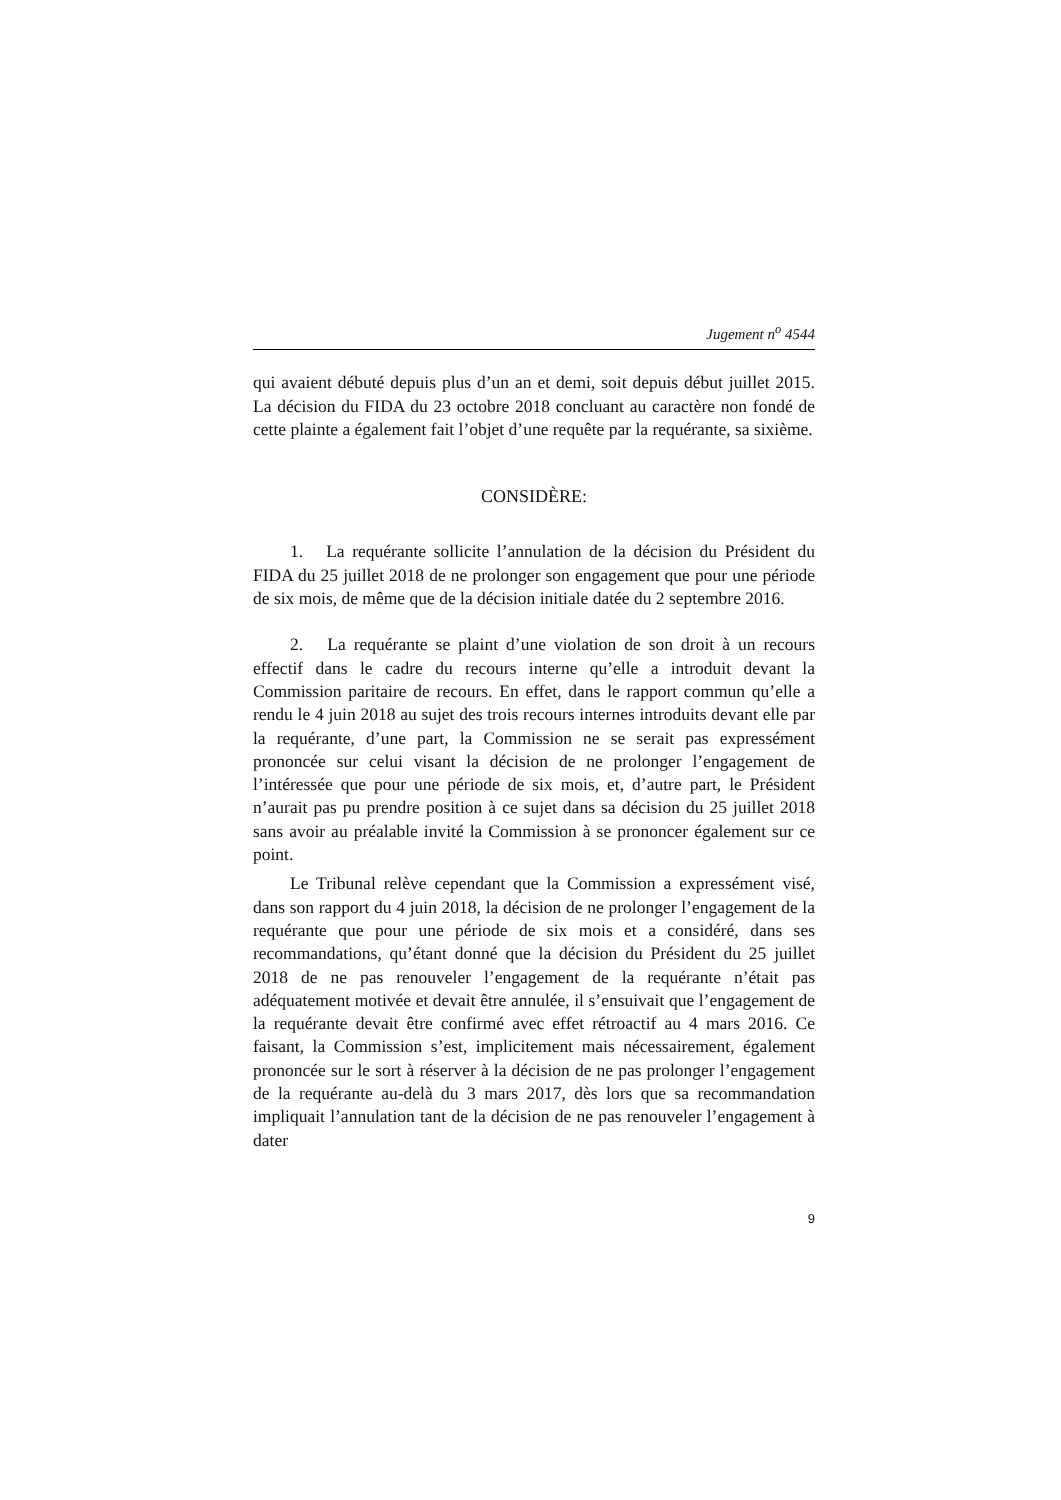Jugement n<sup>o</sup> 4544
qui avaient débuté depuis plus d’un an et demi, soit depuis début juillet 2015. La décision du FIDA du 23 octobre 2018 concluant au caractère non fondé de cette plainte a également fait l’objet d’une requête par la requérante, sa sixième.
CONSIDÈRE:
1. La requérante sollicite l’annulation de la décision du Président du FIDA du 25 juillet 2018 de ne prolonger son engagement que pour une période de six mois, de même que de la décision initiale datée du 2 septembre 2016.
2. La requérante se plaint d’une violation de son droit à un recours effectif dans le cadre du recours interne qu’elle a introduit devant la Commission paritaire de recours. En effet, dans le rapport commun qu’elle a rendu le 4 juin 2018 au sujet des trois recours internes introduits devant elle par la requérante, d’une part, la Commission ne se serait pas expressément prononcée sur celui visant la décision de ne prolonger l’engagement de l’intéressée que pour une période de six mois, et, d’autre part, le Président n’aurait pas pu prendre position à ce sujet dans sa décision du 25 juillet 2018 sans avoir au préalable invité la Commission à se prononcer également sur ce point.
Le Tribunal relève cependant que la Commission a expressément visé, dans son rapport du 4 juin 2018, la décision de ne prolonger l’engagement de la requérante que pour une période de six mois et a considéré, dans ses recommandations, qu’étant donné que la décision du Président du 25 juillet 2018 de ne pas renouveler l’engagement de la requérante n’était pas adéquatement motivée et devait être annulée, il s’ensuivait que l’engagement de la requérante devait être confirmé avec effet rétroactif au 4 mars 2016. Ce faisant, la Commission s’est, implicitement mais nécessairement, également prononcée sur le sort à réserver à la décision de ne pas prolonger l’engagement de la requérante au-delà du 3 mars 2017, dès lors que sa recommandation impliquait l’annulation tant de la décision de ne pas renouveler l’engagement à dater
9